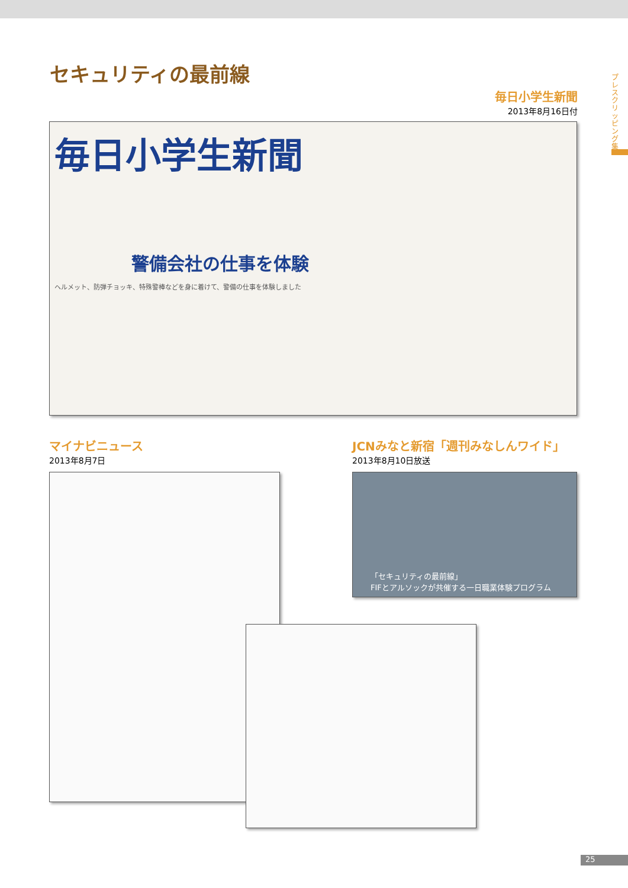セキュリティの最前線
毎日小学生新聞
2013年8月16日付
毎日小学生新聞
警備会社の仕事を体験
ヘルメット、防弾チョッキ、特殊警棒などを身に着けて、警備の仕事を体験しました
マイナビニュース
2013年8月7日
JCNみなと新宿「週刊みなしんワイド」
2013年8月10日放送
「セキュリティの最前線」
FIFとアルソックが共催する一日職業体験プログラム
プレスクリッピング集
25